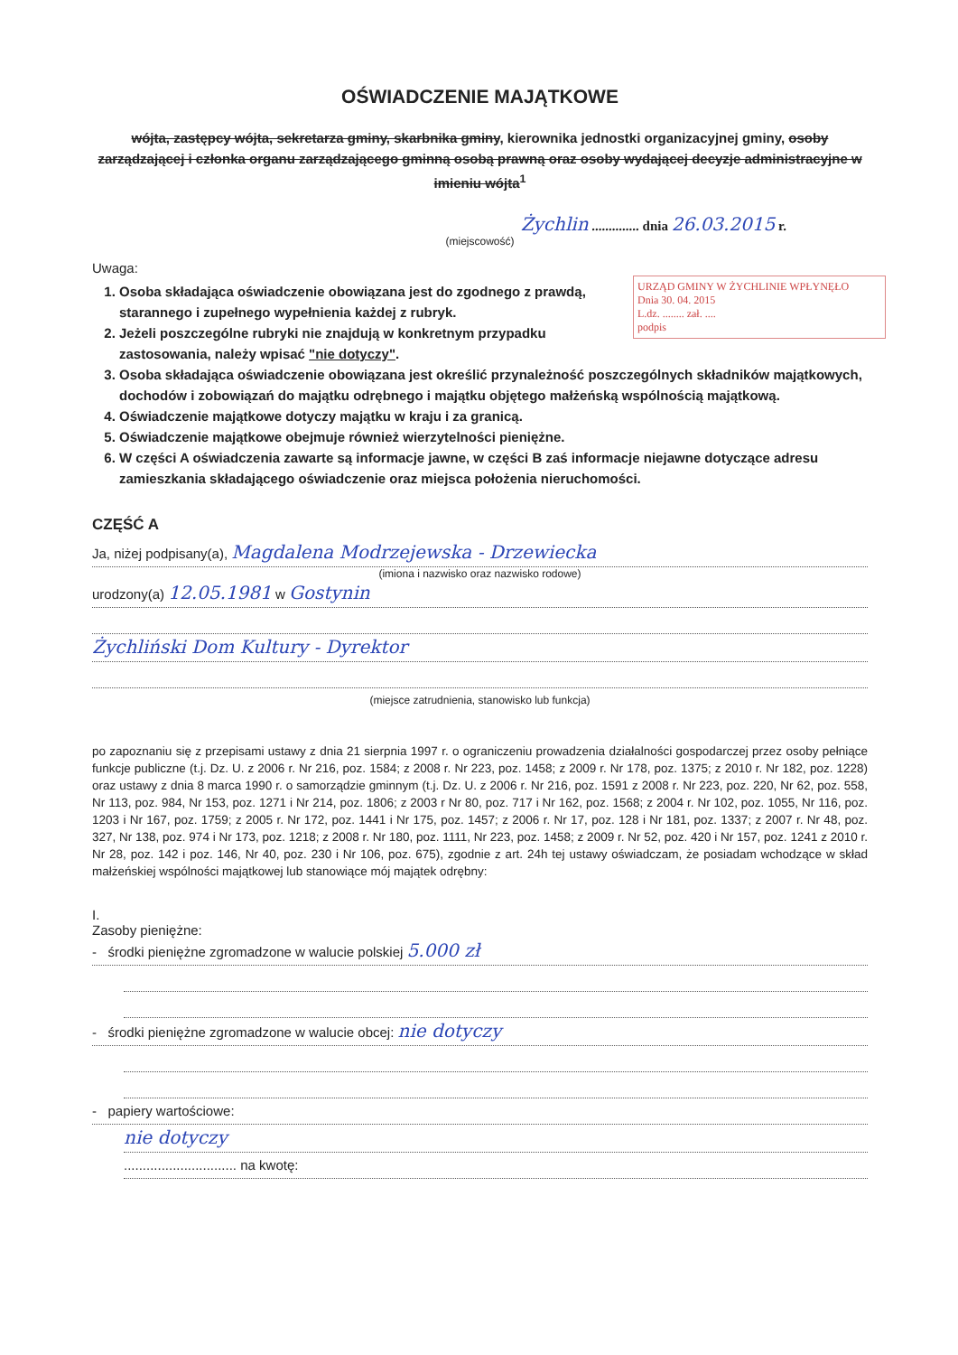OŚWIADCZENIE MAJĄTKOWE
wójta, zastępcy wójta, sekretarza gminy, skarbnika gminy, kierownika jednostki organizacyjnej gminy, osoby zarządzającej i członka organu zarządzającego gminną osobą prawną oraz osoby wydającej decyzje administracyjne w imieniu wójta<sup>1</sup>
Żychlin .............. dnia 26.03.2015 r.
(miejscowość)
Uwaga:
URZĄD GMINY W ŻYCHLINIE WPŁYNĘŁO
Dnia 30. 04. 2015
L.dz. ........ zał. ....
podpis
1. Osoba składająca oświadczenie obowiązana jest do zgodnego z prawdą, starannego i zupełnego wypełnienia każdej z rubryk.
2. Jeżeli poszczególne rubryki nie znajdują w konkretnym przypadku zastosowania, należy wpisać "nie dotyczy".
3. Osoba składająca oświadczenie obowiązana jest określić przynależność poszczególnych składników majątkowych, dochodów i zobowiązań do majątku odrębnego i majątku objętego małżeńską wspólnością majątkową.
4. Oświadczenie majątkowe dotyczy majątku w kraju i za granicą.
5. Oświadczenie majątkowe obejmuje również wierzytelności pieniężne.
6. W części A oświadczenia zawarte są informacje jawne, w części B zaś informacje niejawne dotyczące adresu zamieszkania składającego oświadczenie oraz miejsca położenia nieruchomości.
CZĘŚĆ A
Ja, niżej podpisany(a), Magdalena Modrzejewska - Drzewiecka
(imiona i nazwisko oraz nazwisko rodowe)
urodzony(a) 12.05.1981 w Gostynin
Żychliński Dom Kultury - Dyrektor
(miejsce zatrudnienia, stanowisko lub funkcja)
po zapoznaniu się z przepisami ustawy z dnia 21 sierpnia 1997 r. o ograniczeniu prowadzenia działalności gospodarczej przez osoby pełniące funkcje publiczne (t.j. Dz. U. z 2006 r. Nr 216, poz. 1584; z 2008 r. Nr 223, poz. 1458; z 2009 r. Nr 178, poz. 1375; z 2010 r. Nr 182, poz. 1228) oraz ustawy z dnia 8 marca 1990 r. o samorządzie gminnym (t.j. Dz. U. z 2006 r. Nr 216, poz. 1591 z 2008 r. Nr 223, poz. 220, Nr 62, poz. 558, Nr 113, poz. 984, Nr 153, poz. 1271 i Nr 214, poz. 1806; z 2003 r Nr 80, poz. 717 i Nr 162, poz. 1568; z 2004 r. Nr 102, poz. 1055, Nr 116, poz. 1203 i Nr 167, poz. 1759; z 2005 r. Nr 172, poz. 1441 i Nr 175, poz. 1457; z 2006 r. Nr 17, poz. 128 i Nr 181, poz. 1337; z 2007 r. Nr 48, poz. 327, Nr 138, poz. 974 i Nr 173, poz. 1218; z 2008 r. Nr 180, poz. 1111, Nr 223, poz. 1458; z 2009 r. Nr 52, poz. 420 i Nr 157, poz. 1241 z 2010 r. Nr 28, poz. 142 i poz. 146, Nr 40, poz. 230 i Nr 106, poz. 675), zgodnie z art. 24h tej ustawy oświadczam, że posiadam wchodzące w skład małżeńskiej wspólności majątkowej lub stanowiące mój majątek odrębny:
I.
Zasoby pieniężne:
- środki pieniężne zgromadzone w walucie polskiej 5.000 zł
- środki pieniężne zgromadzone w walucie obcej: nie dotyczy
- papiery wartościowe:
nie dotyczy
.............................. na kwotę: